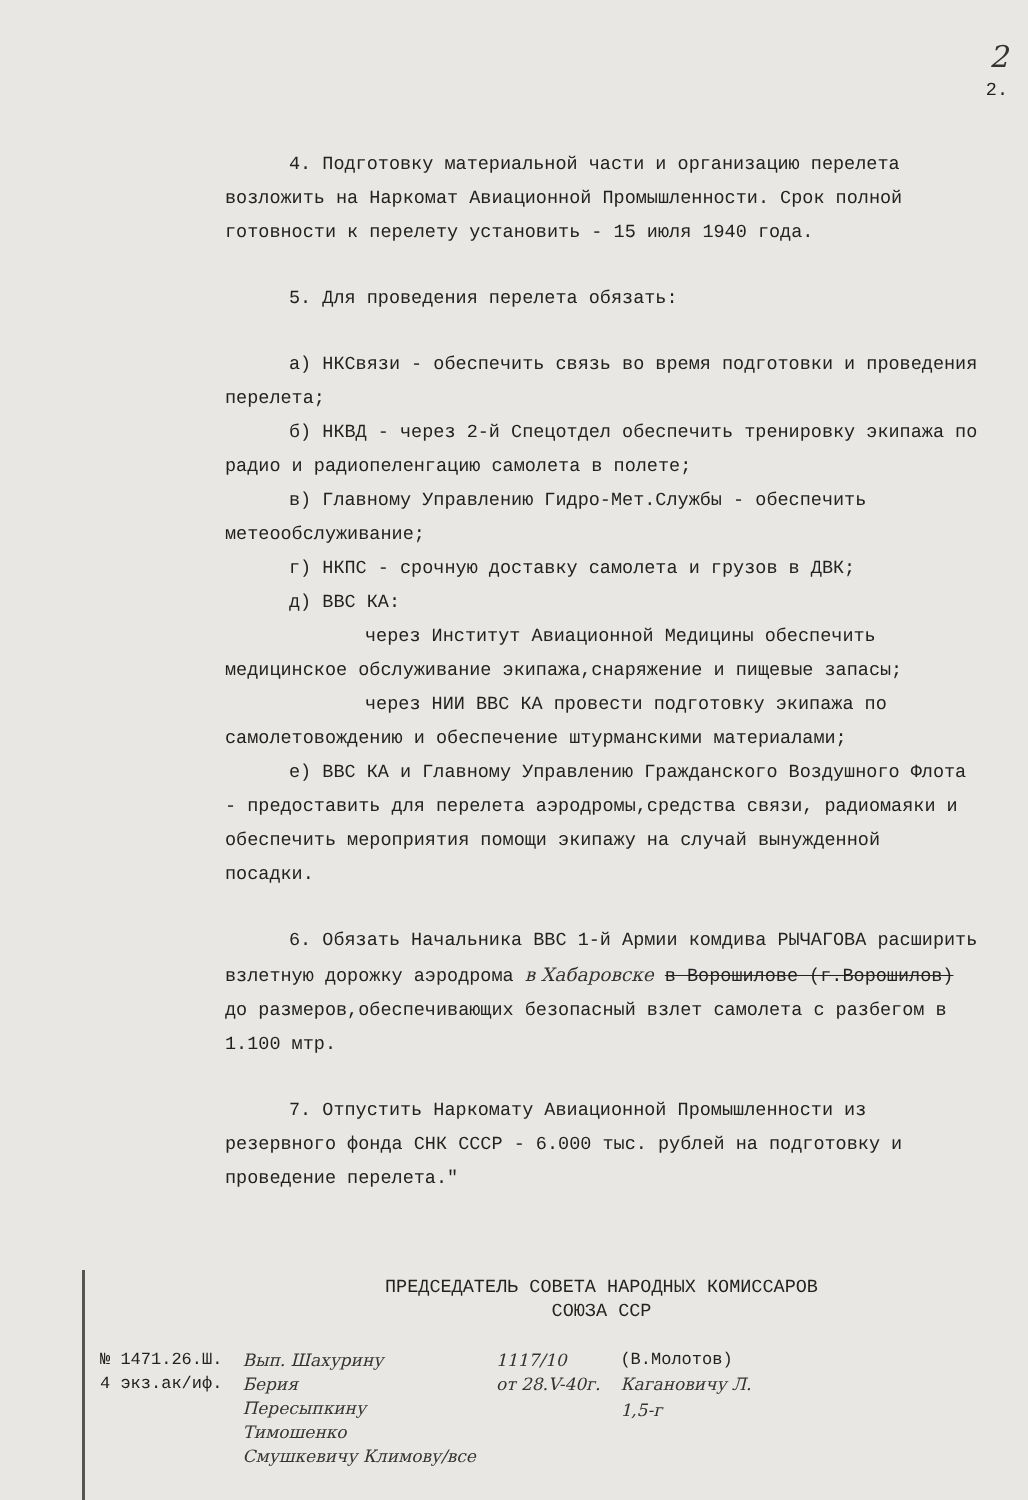2
2.
4. Подготовку материальной части и организацию перелета возложить на Наркомат Авиационной Промышленности. Срок полной готовности к перелету установить - 15 июля 1940 года.
5. Для проведения перелета обязать:
а) НКСвязи - обеспечить связь во время подготовки и проведения перелета;
б) НКВД - через 2-й Спецотдел обеспечить тренировку экипажа по радио и радиопеленгацию самолета в полете;
в) Главному Управлению Гидро-Мет.Службы - обеспечить метеообслуживание;
г) НКПС - срочную доставку самолета и грузов в ДВК;
д) ВВС КА:
через Институт Авиационной Медицины обеспечить медицинское обслуживание экипажа,снаряжение и пищевые запасы;
через НИИ ВВС КА провести подготовку экипажа по самолетовождению и обеспечение штурманскими материалами;
е) ВВС КА и Главному Управлению Гражданского Воздушного Флота - предоставить для перелета аэродромы,средства связи, радиомаяки и обеспечить мероприятия помощи экипажу на случай вынужденной посадки.
6. Обязать Начальника ВВС 1-й Армии комдива РЫЧАГОВА расширить взлетную дорожку аэродрома в Хабаровске в Ворошилове (г.Ворошилов) до размеров,обеспечивающих безопасный взлет самолета с разбегом в 1.100 мтр.
7. Отпустить Наркомату Авиационной Промышленности из резервного фонда СНК СССР - 6.000 тыс. рублей на подготовку и проведение перелета."
ПРЕДСЕДАТЕЛЬ СОВЕТА НАРОДНЫХ КОМИССАРОВ
СОЮЗА ССР
№ 1471.26.Ш.
4 экз.ак/иф.
Вып. Шахурину
Берия
Пересыпкину
Тимошенко
Смушкевичу Климову/все
1117/10
от 28.V-40г.
(В.Молотов)
Кагановичу Л.
1,5-г